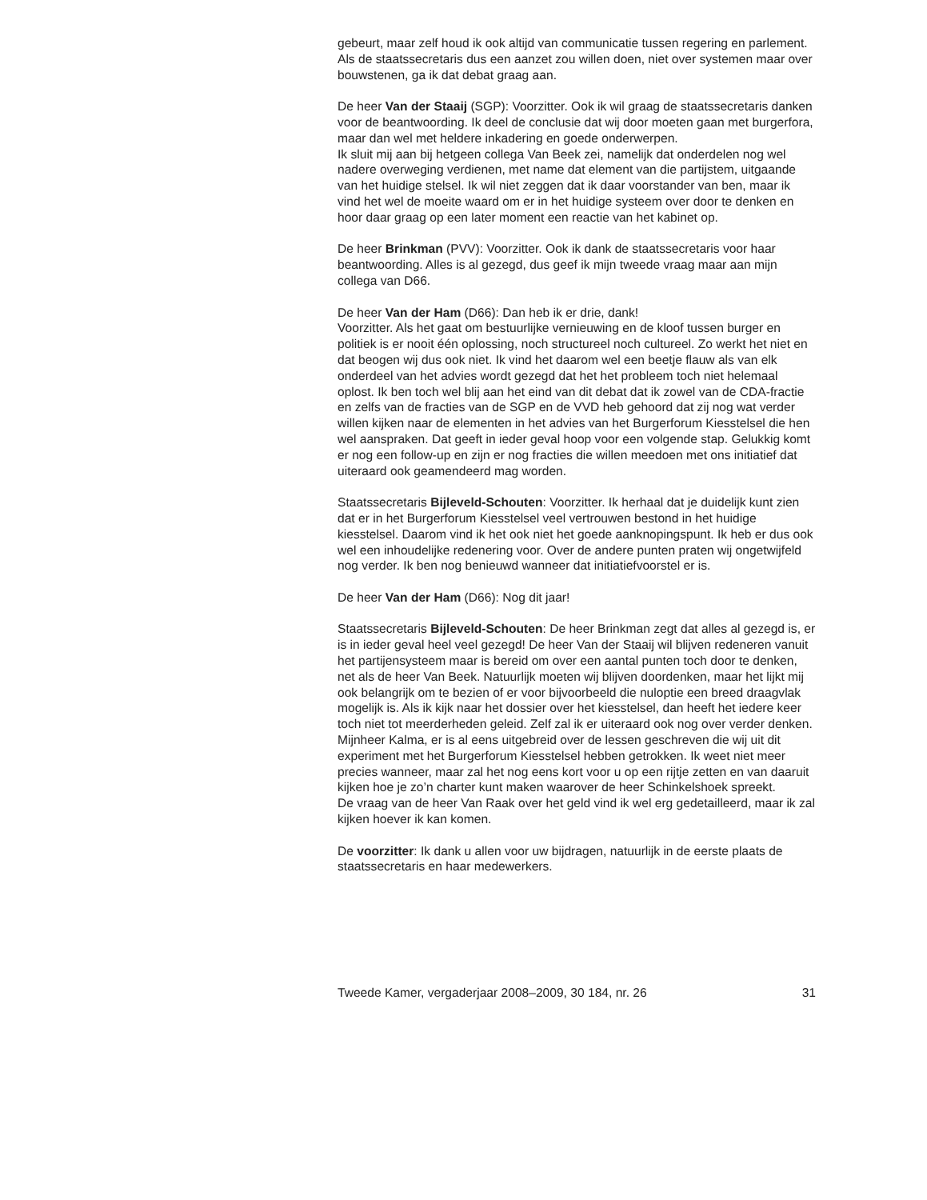gebeurt, maar zelf houd ik ook altijd van communicatie tussen regering en parlement. Als de staatssecretaris dus een aanzet zou willen doen, niet over systemen maar over bouwstenen, ga ik dat debat graag aan.
De heer Van der Staaij (SGP): Voorzitter. Ook ik wil graag de staatssecretaris danken voor de beantwoording. Ik deel de conclusie dat wij door moeten gaan met burgerfora, maar dan wel met heldere inkadering en goede onderwerpen.
Ik sluit mij aan bij hetgeen collega Van Beek zei, namelijk dat onderdelen nog wel nadere overweging verdienen, met name dat element van die partijstem, uitgaande van het huidige stelsel. Ik wil niet zeggen dat ik daar voorstander van ben, maar ik vind het wel de moeite waard om er in het huidige systeem over door te denken en hoor daar graag op een later moment een reactie van het kabinet op.
De heer Brinkman (PVV): Voorzitter. Ook ik dank de staatssecretaris voor haar beantwoording. Alles is al gezegd, dus geef ik mijn tweede vraag maar aan mijn collega van D66.
De heer Van der Ham (D66): Dan heb ik er drie, dank!
Voorzitter. Als het gaat om bestuurlijke vernieuwing en de kloof tussen burger en politiek is er nooit één oplossing, noch structureel noch cultureel. Zo werkt het niet en dat beogen wij dus ook niet. Ik vind het daarom wel een beetje flauw als van elk onderdeel van het advies wordt gezegd dat het het probleem toch niet helemaal oplost. Ik ben toch wel blij aan het eind van dit debat dat ik zowel van de CDA-fractie en zelfs van de fracties van de SGP en de VVD heb gehoord dat zij nog wat verder willen kijken naar de elementen in het advies van het Burgerforum Kiesstelsel die hen wel aanspraken. Dat geeft in ieder geval hoop voor een volgende stap. Gelukkig komt er nog een follow-up en zijn er nog fracties die willen meedoen met ons initiatief dat uiteraard ook geamendeerd mag worden.
Staatssecretaris Bijleveld-Schouten: Voorzitter. Ik herhaal dat je duidelijk kunt zien dat er in het Burgerforum Kiesstelsel veel vertrouwen bestond in het huidige kiesstelsel. Daarom vind ik het ook niet het goede aanknopingspunt. Ik heb er dus ook wel een inhoudelijke redenering voor. Over de andere punten praten wij ongetwijfeld nog verder. Ik ben nog benieuwd wanneer dat initiatiefvoorstel er is.
De heer Van der Ham (D66): Nog dit jaar!
Staatssecretaris Bijleveld-Schouten: De heer Brinkman zegt dat alles al gezegd is, er is in ieder geval heel veel gezegd! De heer Van der Staaij wil blijven redeneren vanuit het partijensysteem maar is bereid om over een aantal punten toch door te denken, net als de heer Van Beek. Natuurlijk moeten wij blijven doordenken, maar het lijkt mij ook belangrijk om te bezien of er voor bijvoorbeeld die nuloptie een breed draagvlak mogelijk is. Als ik kijk naar het dossier over het kiesstelsel, dan heeft het iedere keer toch niet tot meerderheden geleid. Zelf zal ik er uiteraard ook nog over verder denken.
Mijnheer Kalma, er is al eens uitgebreid over de lessen geschreven die wij uit dit experiment met het Burgerforum Kiesstelsel hebben getrokken. Ik weet niet meer precies wanneer, maar zal het nog eens kort voor u op een rijtje zetten en van daaruit kijken hoe je zo’n charter kunt maken waarover de heer Schinkelshoek spreekt.
De vraag van de heer Van Raak over het geld vind ik wel erg gedetailleerd, maar ik zal kijken hoever ik kan komen.
De voorzitter: Ik dank u allen voor uw bijdragen, natuurlijk in de eerste plaats de staatssecretaris en haar medewerkers.
Tweede Kamer, vergaderjaar 2008–2009, 30 184, nr. 26 31